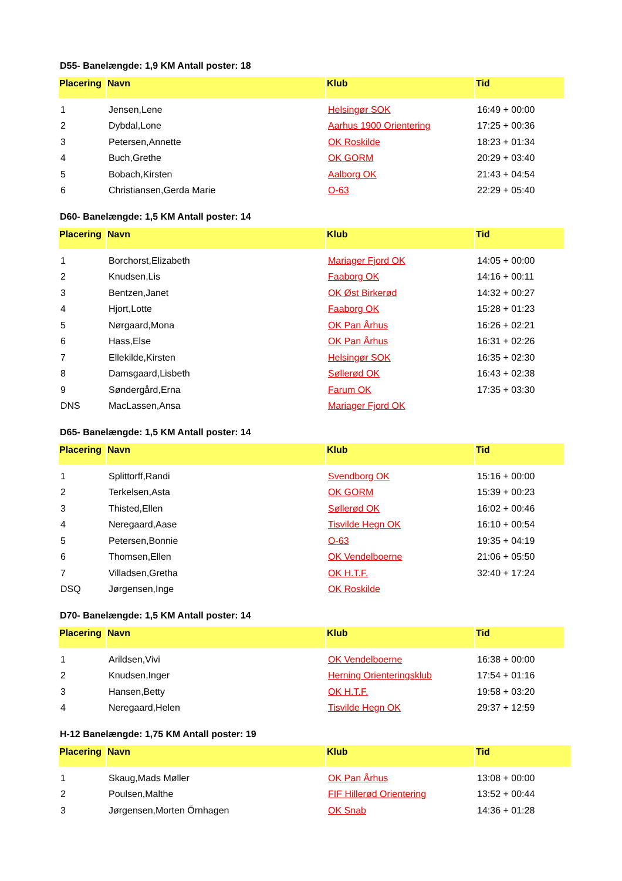D55- Banelængde: 1,9 KM Antall poster: 18
| Placering | Navn | Klub | Tid |
| --- | --- | --- | --- |
| 1 | Jensen,Lene | Helsingør SOK | 16:49 + 00:00 |
| 2 | Dybdal,Lone | Aarhus 1900 Orientering | 17:25 + 00:36 |
| 3 | Petersen,Annette | OK Roskilde | 18:23 + 01:34 |
| 4 | Buch,Grethe | OK GORM | 20:29 + 03:40 |
| 5 | Bobach,Kirsten | Aalborg OK | 21:43 + 04:54 |
| 6 | Christiansen,Gerda Marie | O-63 | 22:29 + 05:40 |
D60- Banelængde: 1,5 KM Antall poster: 14
| Placering | Navn | Klub | Tid |
| --- | --- | --- | --- |
| 1 | Borchorst,Elizabeth | Mariager Fjord OK | 14:05 + 00:00 |
| 2 | Knudsen,Lis | Faaborg OK | 14:16 + 00:11 |
| 3 | Bentzen,Janet | OK Øst Birkerød | 14:32 + 00:27 |
| 4 | Hjort,Lotte | Faaborg OK | 15:28 + 01:23 |
| 5 | Nørgaard,Mona | OK Pan Århus | 16:26 + 02:21 |
| 6 | Hass,Else | OK Pan Århus | 16:31 + 02:26 |
| 7 | Ellekilde,Kirsten | Helsingør SOK | 16:35 + 02:30 |
| 8 | Damsgaard,Lisbeth | Søllerød OK | 16:43 + 02:38 |
| 9 | Søndergård,Erna | Farum OK | 17:35 + 03:30 |
| DNS | MacLassen,Ansa | Mariager Fjord OK | |
D65- Banelængde: 1,5 KM Antall poster: 14
| Placering | Navn | Klub | Tid |
| --- | --- | --- | --- |
| 1 | Splittorff,Randi | Svendborg OK | 15:16 + 00:00 |
| 2 | Terkelsen,Asta | OK GORM | 15:39 + 00:23 |
| 3 | Thisted,Ellen | Søllerød OK | 16:02 + 00:46 |
| 4 | Neregaard,Aase | Tisvilde Hegn OK | 16:10 + 00:54 |
| 5 | Petersen,Bonnie | O-63 | 19:35 + 04:19 |
| 6 | Thomsen,Ellen | OK Vendelboerne | 21:06 + 05:50 |
| 7 | Villadsen,Gretha | OK H.T.F. | 32:40 + 17:24 |
| DSQ | Jørgensen,Inge | OK Roskilde | |
D70- Banelængde: 1,5 KM Antall poster: 14
| Placering | Navn | Klub | Tid |
| --- | --- | --- | --- |
| 1 | Arildsen,Vivi | OK Vendelboerne | 16:38 + 00:00 |
| 2 | Knudsen,Inger | Herning Orienteringsklub | 17:54 + 01:16 |
| 3 | Hansen,Betty | OK H.T.F. | 19:58 + 03:20 |
| 4 | Neregaard,Helen | Tisvilde Hegn OK | 29:37 + 12:59 |
H-12 Banelængde: 1,75 KM Antall poster: 19
| Placering | Navn | Klub | Tid |
| --- | --- | --- | --- |
| 1 | Skaug,Mads Møller | OK Pan Århus | 13:08 + 00:00 |
| 2 | Poulsen,Malthe | FIF Hillerød Orientering | 13:52 + 00:44 |
| 3 | Jørgensen,Morten Örnhagen | OK Snab | 14:36 + 01:28 |